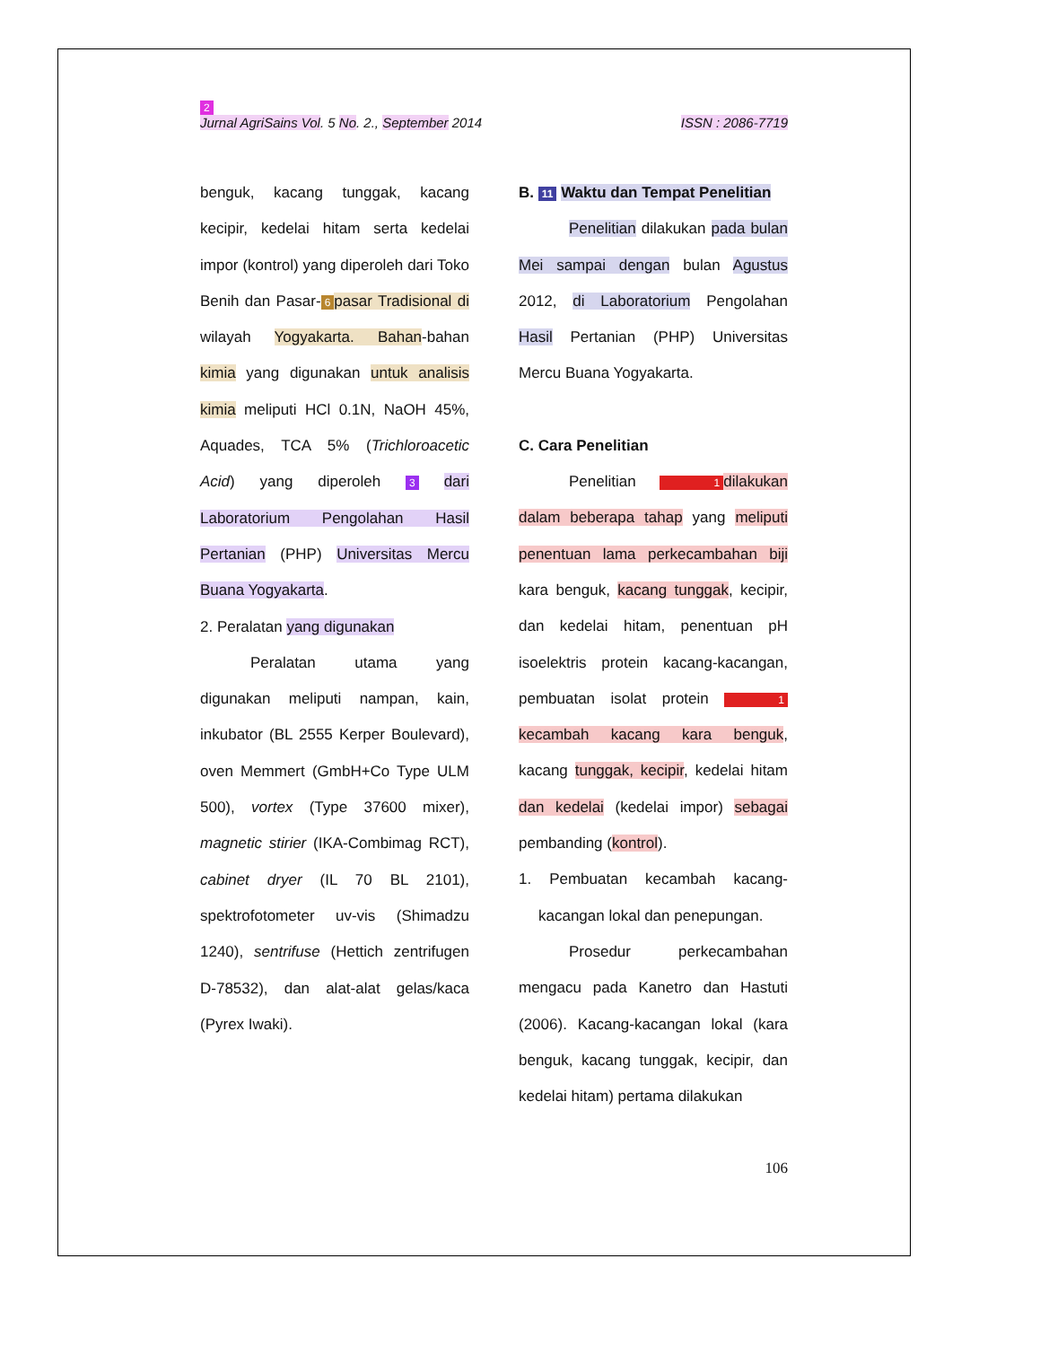2
Jurnal AgriSains Vol. 5 No. 2., September 2014 ISSN : 2086-7719
benguk, kacang tunggak, kacang kecipir, kedelai hitam serta kedelai impor (kontrol) yang diperoleh dari Toko Benih dan Pasar- 6 pasar Tradisional di wilayah Yogyakarta. Bahan-bahan kimia yang digunakan untuk analisis kimia meliputi HCl 0.1N, NaOH 45%, Aquades, TCA 5% (Trichloroacetic Acid) yang diperoleh 3 dari Laboratorium Pengolahan Hasil Pertanian (PHP) Universitas Mercu Buana Yogyakarta.
2. Peralatan yang digunakan
Peralatan utama yang digunakan meliputi nampan, kain, inkubator (BL 2555 Kerper Boulevard), oven Memmert (GmbH+Co Type ULM 500), vortex (Type 37600 mixer), magnetic stirier (IKA-Combimag RCT), cabinet dryer (IL 70 BL 2101), spektrofotometer uv-vis (Shimadzu 1240), sentrifuse (Hettich zentrifugen D-78532), dan alat-alat gelas/kaca (Pyrex Iwaki).
B. 11 Waktu dan Tempat Penelitian
Penelitian dilakukan pada bulan Mei sampai dengan bulan Agustus 2012, di Laboratorium Pengolahan Hasil Pertanian (PHP) Universitas Mercu Buana Yogyakarta.
C. Cara Penelitian
Penelitian 1 dilakukan dalam beberapa tahap yang meliputi penentuan lama perkecambahan biji kara benguk, kacang tunggak, kecipir, dan kedelai hitam, penentuan pH isoelektris protein kacang-kacangan, pembuatan isolat protein 1 kecambah kacang kara benguk, kacang tunggak, kecipir, kedelai hitam dan kedelai (kedelai impor) sebagai pembanding (kontrol).
1. Pembuatan kecambah kacang-kacangan lokal dan penepungan.
Prosedur perkecambahan mengacu pada Kanetro dan Hastuti (2006). Kacang-kacangan lokal (kara benguk, kacang tunggak, kecipir, dan kedelai hitam) pertama dilakukan
106